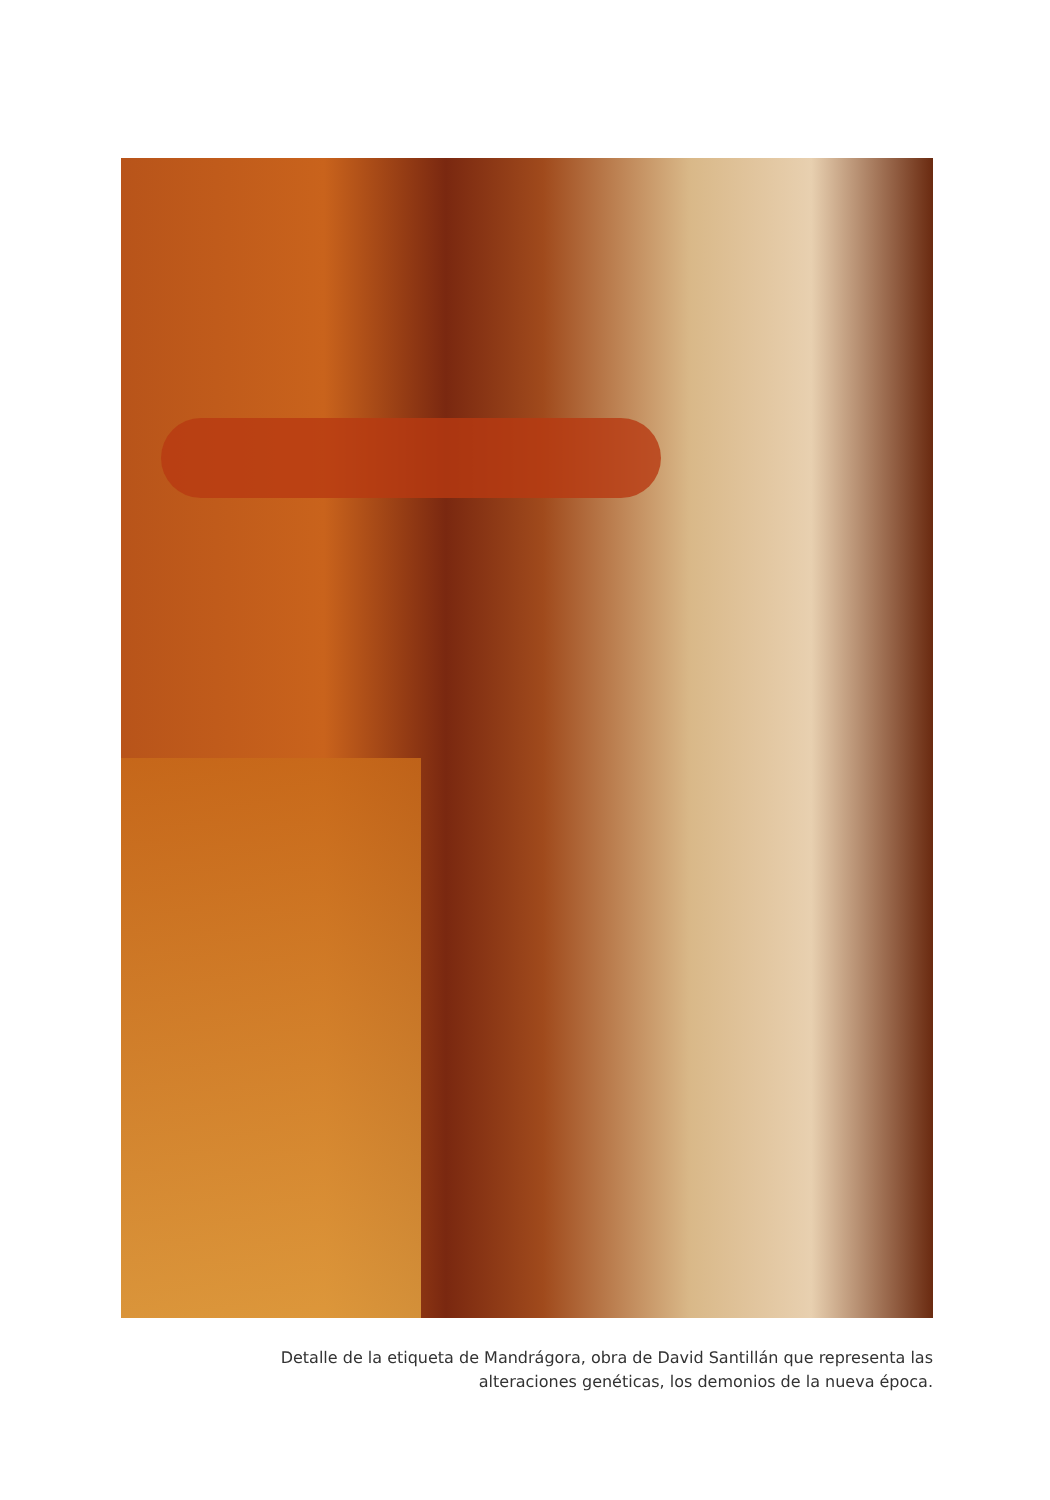Detalle de la etiqueta de Mandrágora, obra de David Santillán que representa las
alteraciones genéticas, los demonios de la nueva época.